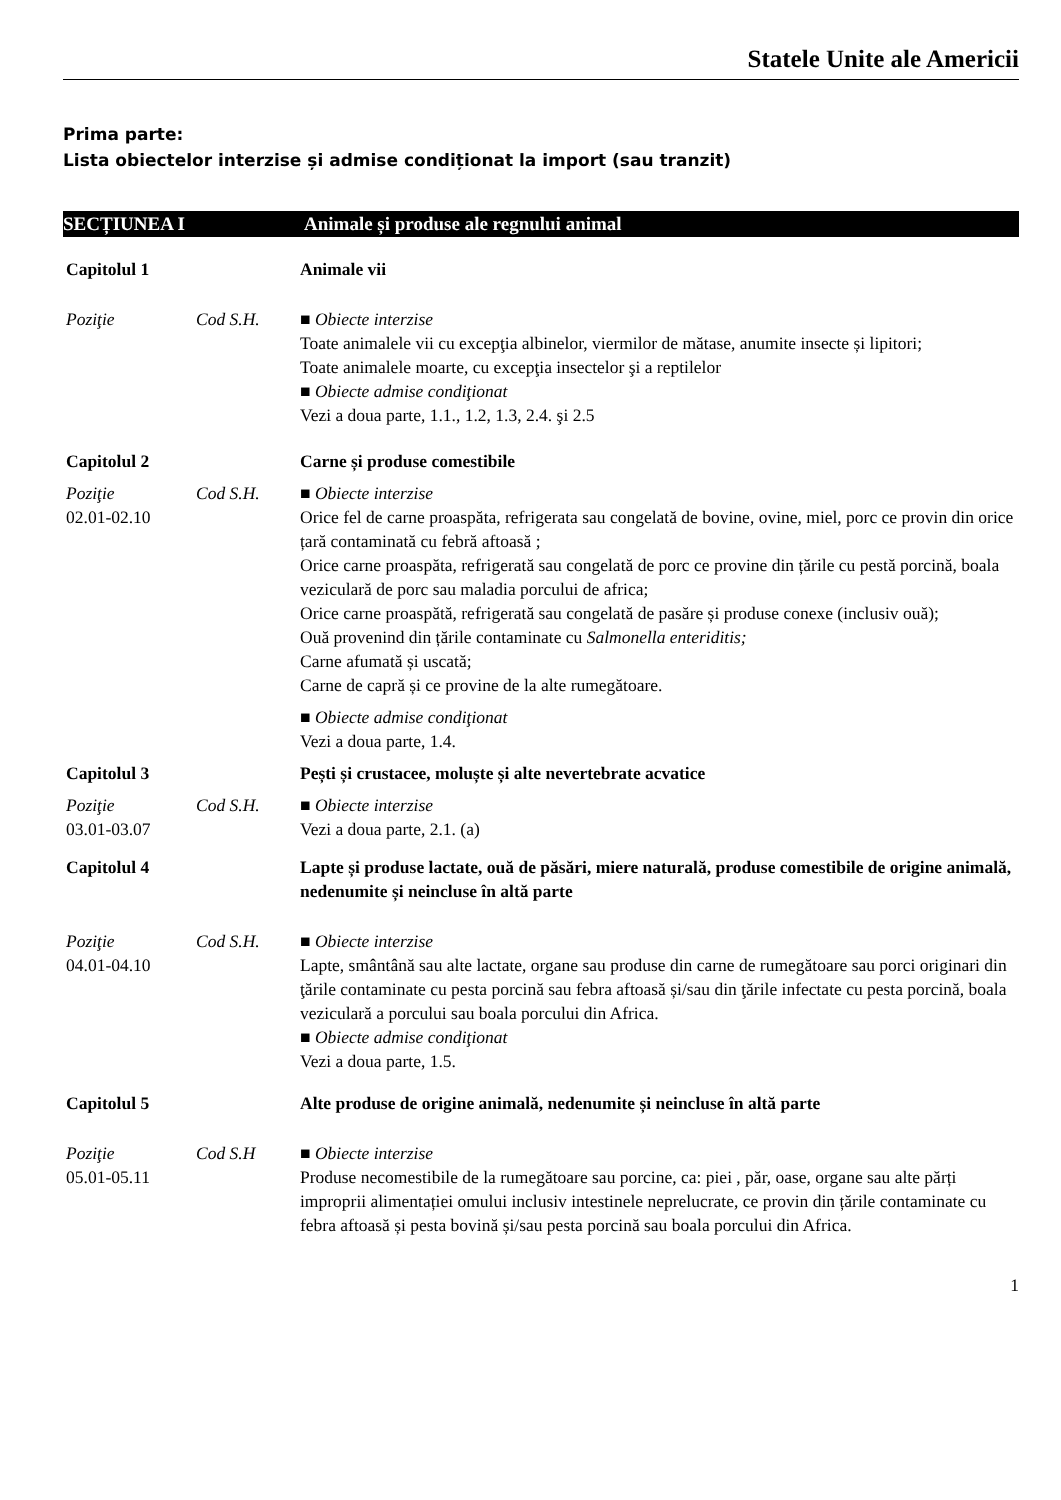Statele Unite ale Americii
Prima parte:
Lista obiectelor interzise și admise condiționat la import (sau tranzit)
SECȚIUNEA I Animale și produse ale regnului animal
Capitolul 1 Animale vii
Poziţie Cod S.H. ■ Obiecte interzise
Toate animalele vii cu excepţia albinelor, viermilor de mătase, anumite insecte și lipitori;
Toate animalele moarte, cu excepţia insectelor şi a reptilelor
■ Obiecte admise condiţionat
Vezi a doua parte, 1.1., 1.2, 1.3, 2.4. şi 2.5
Capitolul 2 Carne și produse comestibile
Poziţie
02.01-02.10
Cod S.H. ■ Obiecte interzise
Orice fel de carne proaspăta, refrigerata sau congelată de bovine, ovine, miel, porc ce provin din orice țară contaminată cu febră aftoasă ;
Orice carne proaspăta, refrigerată sau congelată de porc ce provine din țările cu pestă porcină, boala veziculară de porc sau maladia porcului de africa;
Orice carne proaspătă, refrigerată sau congelată de pasăre și produse conexe (inclusiv ouă);
Ouă provenind din țările contaminate cu Salmonella enteriditis;
Carne afumată și uscată;
Carne de capră și ce provine de la alte rumegătoare.
■ Obiecte admise condiţionat
Vezi a doua parte, 1.4.
Capitolul 3 Pești și crustacee, moluște și alte nevertebrate acvatice
Poziţie
03.01-03.07
Cod S.H. ■ Obiecte interzise
Vezi a doua parte, 2.1. (a)
Capitolul 4 Lapte și produse lactate, ouă de păsări, miere naturală, produse comestibile de origine animală, nedenumite și neincluse în altă parte
Poziţie
04.01-04.10
Cod S.H. ■ Obiecte interzise
Lapte, smântână sau alte lactate, organe sau produse din carne de rumegătoare sau porci originari din ţările contaminate cu pesta porcină sau febra aftoasă și/sau din ţările infectate cu pesta porcină, boala veziculară a porcului sau boala porcului din Africa.
■ Obiecte admise condiţionat
Vezi a doua parte, 1.5.
Capitolul 5 Alte produse de origine animală, nedenumite și neincluse în altă parte
Poziţie
05.01-05.11
Cod S.H ■ Obiecte interzise
Produse necomestibile de la rumegătoare sau porcine, ca: piei , păr, oase, organe sau alte părți improprii alimentației omului inclusiv intestinele neprelucrate, ce provin din țările contaminate cu febra aftoasă și pesta bovină și/sau pesta porcină sau boala porcului din Africa.
1